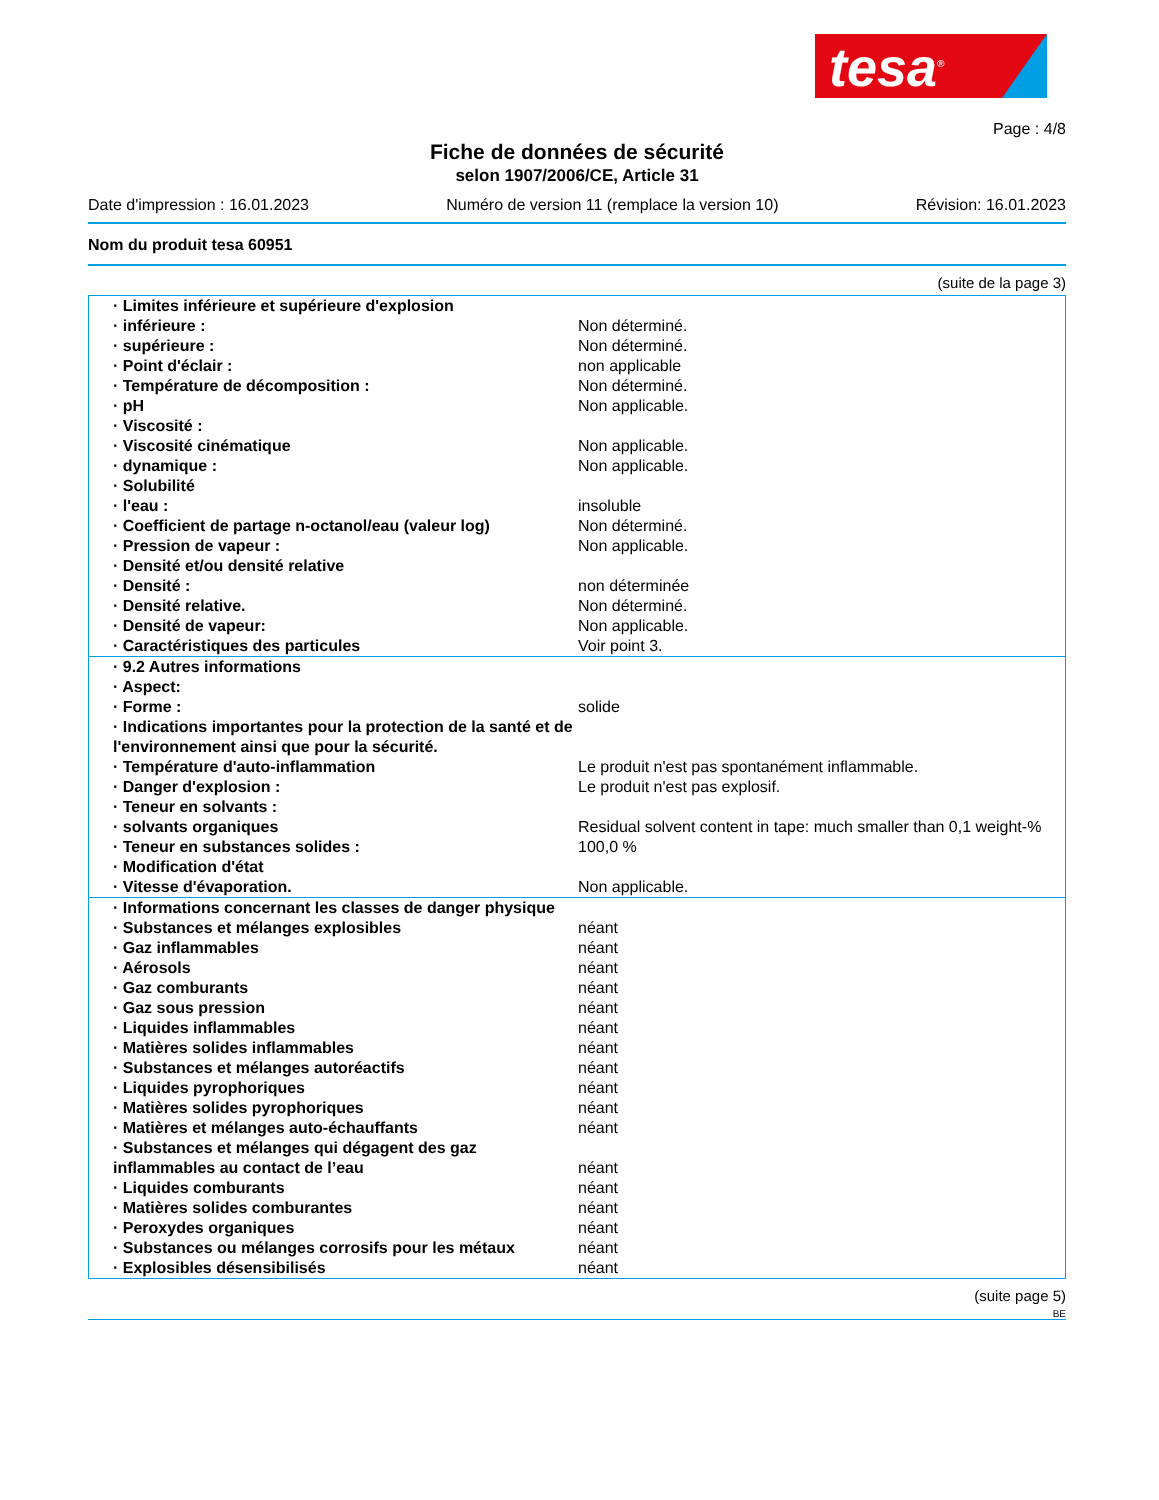tesa<sup>®</sup>
Page : 4/8
Fiche de données de sécurité
selon 1907/2006/CE, Article 31
Date d'impression : 16.01.2023 Numéro de version 11 (remplace la version 10) Révision: 16.01.2023
Nom du produit tesa 60951
(suite de la page 3)
| · Limites inférieure et supérieure d'explosion | |
| · inférieure : | Non déterminé. |
| · supérieure : | Non déterminé. |
| · Point d'éclair : | non applicable |
| · Température de décomposition : | Non déterminé. |
| · pH | Non applicable. |
| · Viscosité : | |
| · Viscosité cinématique | Non applicable. |
| · dynamique : | Non applicable. |
| · Solubilité | |
| · l'eau : | insoluble |
| · Coefficient de partage n-octanol/eau (valeur log) | Non déterminé. |
| · Pression de vapeur : | Non applicable. |
| · Densité et/ou densité relative | |
| · Densité : | non déterminée |
| · Densité relative. | Non déterminé. |
| · Densité de vapeur: | Non applicable. |
| · Caractéristiques des particules | Voir point 3. |
| · 9.2 Autres informations | |
| · Aspect: | |
| · Forme : | solide |
| · Indications importantes pour la protection de la santé et de l'environnement ainsi que pour la sécurité. | |
| · Température d'auto-inflammation | Le produit n'est pas spontanément inflammable. |
| · Danger d'explosion : | Le produit n'est pas explosif. |
| · Teneur en solvants : | |
| · solvants organiques | Residual solvent content in tape: much smaller than 0,1 weight-% |
| · Teneur en substances solides : | 100,0 % |
| · Modification d'état | |
| · Vitesse d'évaporation. | Non applicable. |
| · Informations concernant les classes de danger physique | |
| · Substances et mélanges explosibles | néant |
| · Gaz inflammables | néant |
| · Aérosols | néant |
| · Gaz comburants | néant |
| · Gaz sous pression | néant |
| · Liquides inflammables | néant |
| · Matières solides inflammables | néant |
| · Substances et mélanges autoréactifs | néant |
| · Liquides pyrophoriques | néant |
| · Matières solides pyrophoriques | néant |
| · Matières et mélanges auto-échauffants | néant |
| · Substances et mélanges qui dégagent des gaz inflammables au contact de l’eau | néant |
| · Liquides comburants | néant |
| · Matières solides comburantes | néant |
| · Peroxydes organiques | néant |
| · Substances ou mélanges corrosifs pour les métaux | néant |
| · Explosibles désensibilisés | néant |
(suite page 5)
BE